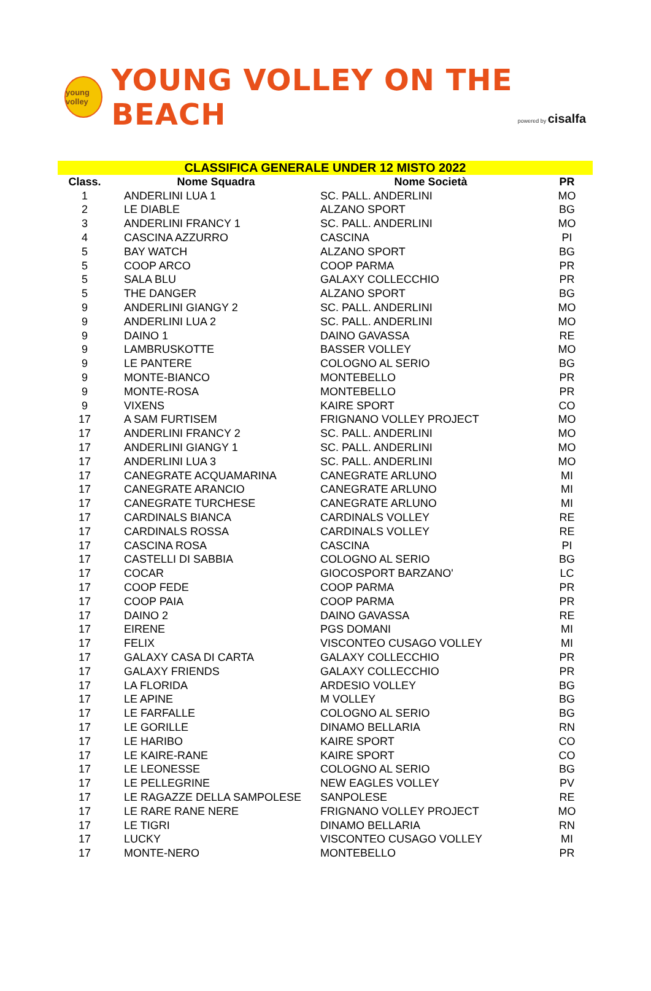young volley
YOUNG VOLLEY ON THE BEACH
powered by cisalfa
| CLASSIFICA GENERALE UNDER 12 MISTO 2022 | | | |
| Class. | Nome Squadra | Nome Società | PR |
| 1 | ANDERLINI LUA 1 | SC. PALL. ANDERLINI | MO |
| 2 | LE DIABLE | ALZANO SPORT | BG |
| 3 | ANDERLINI FRANCY 1 | SC. PALL. ANDERLINI | MO |
| 4 | CASCINA AZZURRO | CASCINA | PI |
| 5 | BAY WATCH | ALZANO SPORT | BG |
| 5 | COOP ARCO | COOP PARMA | PR |
| 5 | SALA BLU | GALAXY COLLECCHIO | PR |
| 5 | THE DANGER | ALZANO SPORT | BG |
| 9 | ANDERLINI GIANGY 2 | SC. PALL. ANDERLINI | MO |
| 9 | ANDERLINI LUA 2 | SC. PALL. ANDERLINI | MO |
| 9 | DAINO 1 | DAINO GAVASSA | RE |
| 9 | LAMBRUSKOTTE | BASSER VOLLEY | MO |
| 9 | LE PANTERE | COLOGNO AL SERIO | BG |
| 9 | MONTE-BIANCO | MONTEBELLO | PR |
| 9 | MONTE-ROSA | MONTEBELLO | PR |
| 9 | VIXENS | KAIRE SPORT | CO |
| 17 | A SAM FURTISEM | FRIGNANO VOLLEY PROJECT | MO |
| 17 | ANDERLINI FRANCY 2 | SC. PALL. ANDERLINI | MO |
| 17 | ANDERLINI GIANGY 1 | SC. PALL. ANDERLINI | MO |
| 17 | ANDERLINI LUA 3 | SC. PALL. ANDERLINI | MO |
| 17 | CANEGRATE ACQUAMARINA | CANEGRATE ARLUNO | MI |
| 17 | CANEGRATE ARANCIO | CANEGRATE ARLUNO | MI |
| 17 | CANEGRATE TURCHESE | CANEGRATE ARLUNO | MI |
| 17 | CARDINALS BIANCA | CARDINALS VOLLEY | RE |
| 17 | CARDINALS ROSSA | CARDINALS VOLLEY | RE |
| 17 | CASCINA ROSA | CASCINA | PI |
| 17 | CASTELLI DI SABBIA | COLOGNO AL SERIO | BG |
| 17 | COCAR | GIOCOSPORT BARZANO' | LC |
| 17 | COOP FEDE | COOP PARMA | PR |
| 17 | COOP PAIA | COOP PARMA | PR |
| 17 | DAINO 2 | DAINO GAVASSA | RE |
| 17 | EIRENE | PGS DOMANI | MI |
| 17 | FELIX | VISCONTEO CUSAGO VOLLEY | MI |
| 17 | GALAXY CASA DI CARTA | GALAXY COLLECCHIO | PR |
| 17 | GALAXY FRIENDS | GALAXY COLLECCHIO | PR |
| 17 | LA FLORIDA | ARDESIO VOLLEY | BG |
| 17 | LE APINE | M VOLLEY | BG |
| 17 | LE FARFALLE | COLOGNO AL SERIO | BG |
| 17 | LE GORILLE | DINAMO BELLARIA | RN |
| 17 | LE HARIBO | KAIRE SPORT | CO |
| 17 | LE KAIRE-RANE | KAIRE SPORT | CO |
| 17 | LE LEONESSE | COLOGNO AL SERIO | BG |
| 17 | LE PELLEGRINE | NEW EAGLES VOLLEY | PV |
| 17 | LE RAGAZZE DELLA SAMPOLESE | SANPOLESE | RE |
| 17 | LE RARE RANE NERE | FRIGNANO VOLLEY PROJECT | MO |
| 17 | LE TIGRI | DINAMO BELLARIA | RN |
| 17 | LUCKY | VISCONTEO CUSAGO VOLLEY | MI |
| 17 | MONTE-NERO | MONTEBELLO | PR |